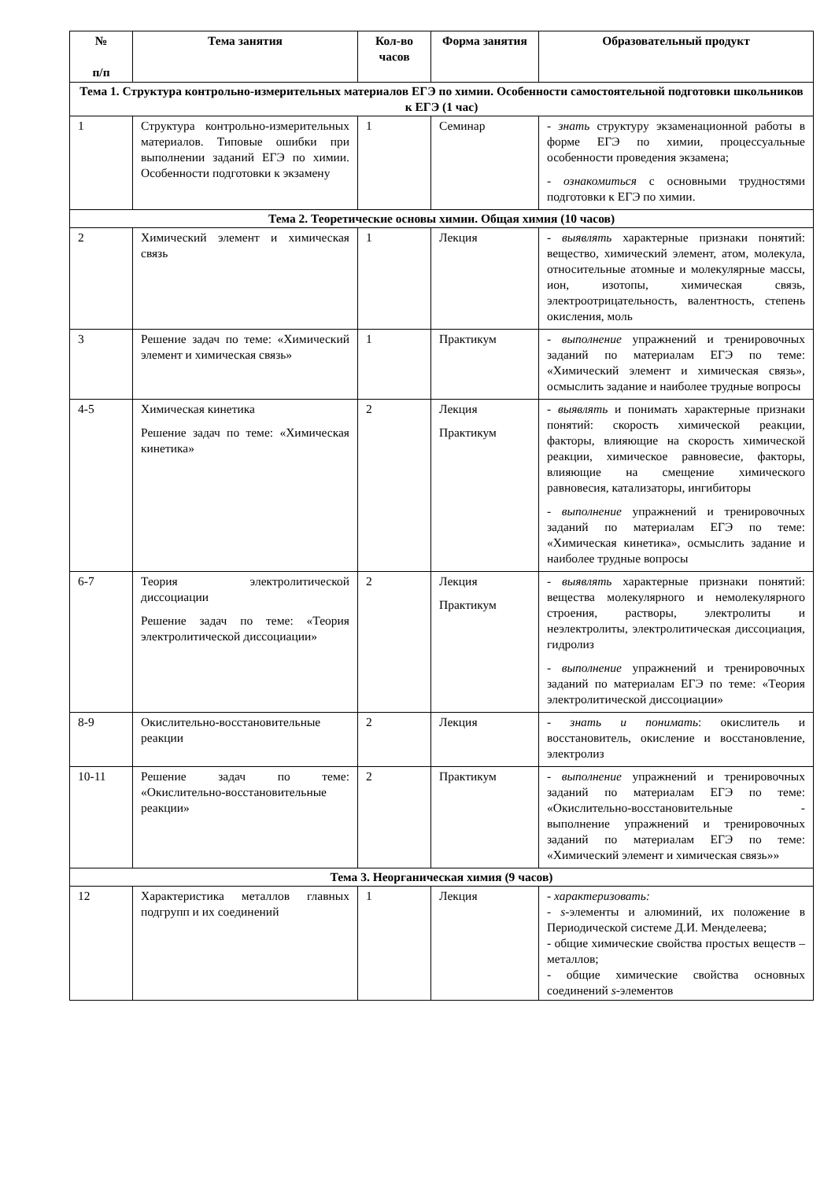| № п/п | Тема занятия | Кол-во часов | Форма занятия | Образовательный продукт |
| --- | --- | --- | --- | --- |
| Тема 1. Структура контрольно-измерительных материалов ЕГЭ по химии. Особенности самостоятельной подготовки школьников к ЕГЭ (1 час) | | | | |
| 1 | Структура контрольно-измерительных материалов. Типовые ошибки при выполнении заданий ЕГЭ по химии. Особенности подготовки к экзамену | 1 | Семинар | - знать структуру экзаменационной работы в форме ЕГЭ по химии, процессуальные особенности проведения экзамена; - ознакомиться с основными трудностями подготовки к ЕГЭ по химии. |
| Тема 2. Теоретические основы химии. Общая химия (10 часов) | | | | |
| 2 | Химический элемент и химическая связь | 1 | Лекция | - выявлять характерные признаки понятий: вещество, химический элемент, атом, молекула, относительные атомные и молекулярные массы, ион, изотопы, химическая связь, электроотрицательность, валентность, степень окисления, моль |
| 3 | Решение задач по теме: «Химический элемент и химическая связь» | 1 | Практикум | - выполнение упражнений и тренировочных заданий по материалам ЕГЭ по теме: «Химический элемент и химическая связь», осмыслить задание и наиболее трудные вопросы |
| 4-5 | Химическая кинетика Решение задач по теме: «Химическая кинетика» | 2 | Лекция Практикум | - выявлять и понимать характерные признаки понятий: скорость химической реакции, факторы, влияющие на скорость химической реакции, химическое равновесие, факторы, влияющие на смещение химического равновесия, катализаторы, ингибиторы - выполнение упражнений и тренировочных заданий по материалам ЕГЭ по теме: «Химическая кинетика», осмыслить задание и наиболее трудные вопросы |
| 6-7 | Теория электролитической диссоциации Решение задач по теме: «Теория электролитической диссоциации» | 2 | Лекция Практикум | - выявлять характерные признаки понятий: вещества молекулярного и немолекулярного строения, растворы, электролиты и неэлектролиты, электролитическая диссоциация, гидролиз - выполнение упражнений и тренировочных заданий по материалам ЕГЭ по теме: «Теория электролитической диссоциации» |
| 8-9 | Окислительно-восстановительные реакции | 2 | Лекция | - знать и понимать : окислитель и восстановитель, окисление и восстановление, электролиз |
| 10-11 | Решение задач по теме: «Окислительно-восстановительные реакции» | 2 | Практикум | - выполнение упражнений и тренировочных заданий по материалам ЕГЭ по теме: «Окислительно-восстановительные - выполнение упражнений и тренировочных заданий по материалам ЕГЭ по теме: «Химический элемент и химическая связь»» |
| Тема 3. Неорганическая химия (9 часов) | | | | |
| 12 | Характеристика металлов главных подгрупп и их соединений | 1 | Лекция | - характеризовать: - s -элементы и алюминий, их положение в Периодической системе Д.И. Менделеева; - общие химические свойства простых веществ – металлов; - общие химические свойства основных соединений s -элементов |